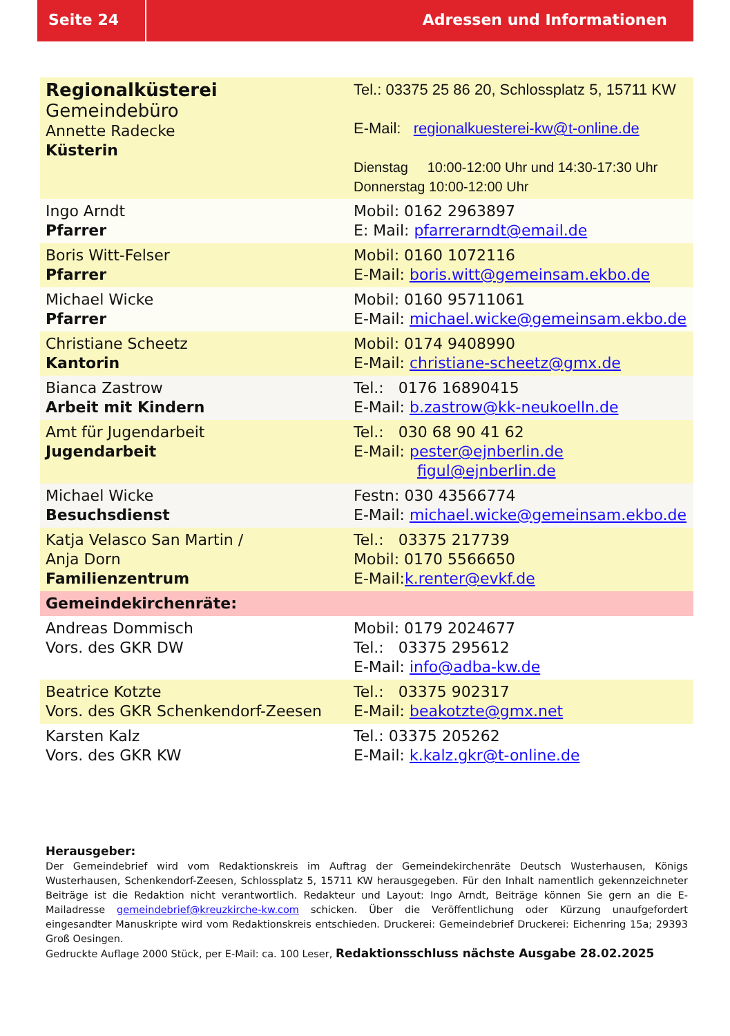Seite 24 Adressen und Informationen
| Regionalküsterei Gemeindebüro Annette Radecke Küsterin | Tel.: 03375 25 86 20, Schlossplatz 5, 15711 KW E-Mail: regionalkuesterei-kw@t-online.de Dienstag 10:00-12:00 Uhr und 14:30-17:30 Uhr Donnerstag 10:00-12:00 Uhr |
| Ingo Arndt Pfarrer | Mobil: 0162 2963897 E: Mail: pfarrerarndt@email.de |
| Boris Witt-Felser Pfarrer | Mobil: 0160 1072116 E-Mail: boris.witt@gemeinsam.ekbo.de |
| Michael Wicke Pfarrer | Mobil: 0160 95711061 E-Mail: michael.wicke@gemeinsam.ekbo.de |
| Christiane Scheetz Kantorin | Mobil: 0174 9408990 E-Mail: christiane-scheetz@gmx.de |
| Bianca Zastrow Arbeit mit Kindern | Tel.: 0176 16890415 E-Mail: b.zastrow@kk-neukoelln.de |
| Amt für Jugendarbeit Jugendarbeit | Tel.: 030 68 90 41 62 E-Mail: pester@ejnberlin.de figul@ejnberlin.de |
| Michael Wicke Besuchsdienst | Festn: 030 43566774 E-Mail: michael.wicke@gemeinsam.ekbo.de |
| Katja Velasco San Martin / Anja Dorn Familienzentrum | Tel.: 03375 217739 Mobil: 0170 5566650 E-Mail: k.renter@evkf.de |
| Gemeindekirchenräte: | |
| Andreas Dommisch Vors. des GKR DW | Mobil: 0179 2024677 Tel.: 03375 295612 E-Mail: info@adba-kw.de |
| Beatrice Kotzte Vors. des GKR Schenkendorf-Zeesen | Tel.: 03375 902317 E-Mail: beakotzte@gmx.net |
| Karsten Kalz Vors. des GKR KW | Tel.: 03375 205262 E-Mail: k.kalz.gkr@t-online.de |
Herausgeber:
Der Gemeindebrief wird vom Redaktionskreis im Auftrag der Gemeindekirchenräte Deutsch Wusterhausen, Königs Wusterhausen, Schenkendorf-Zeesen, Schlossplatz 5, 15711 KW herausgegeben. Für den Inhalt namentlich gekennzeichneter Beiträge ist die Redaktion nicht verantwortlich. Redakteur und Layout: Ingo Arndt, Beiträge können Sie gern an die E-Mailadresse gemeindebrief@kreuzkirche-kw.com schicken. Über die Veröffentlichung oder Kürzung unaufgefordert eingesandter Manuskripte wird vom Redaktionskreis entschieden. Druckerei: Gemeindebrief Druckerei: Eichenring 15a; 29393 Groß Oesingen.
Gedruckte Auflage 2000 Stück, per E-Mail: ca. 100 Leser, Redaktionsschluss nächste Ausgabe 28.02.2025